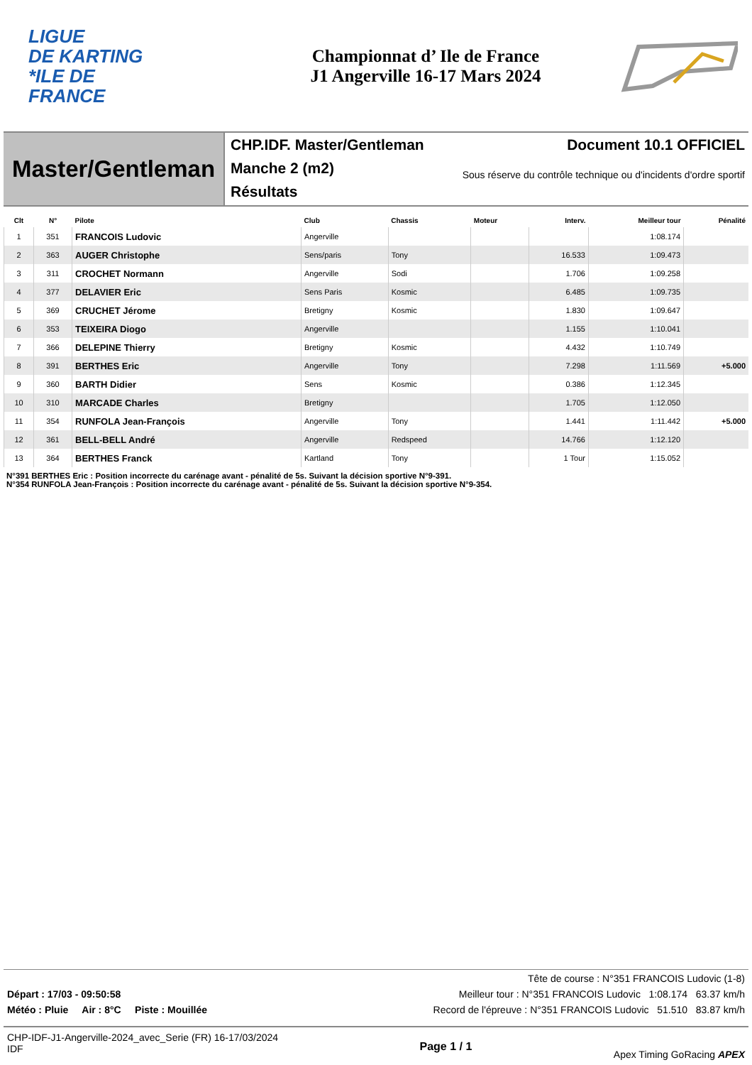LIGUE
DE KARTING
*ILE DE
FRANCE
Championnat d’ Ile de France
J1 Angerville 16-17 Mars 2024
Master/Gentleman
CHP.IDF. Master/Gentleman
Manche 2 (m2)
Résultats
Document 10.1 OFFICIEL
Sous réserve du contrôle technique ou d'incidents d'ordre sportif
| Clt | N° | Pilote | Club | Chassis | Moteur | Interv. | Meilleur tour | Pénalité |
| --- | --- | --- | --- | --- | --- | --- | --- | --- |
| 1 | 351 | FRANCOIS Ludovic | Angerville | | | | 1:08.174 | |
| 2 | 363 | AUGER Christophe | Sens/paris | Tony | | 16.533 | 1:09.473 | |
| 3 | 311 | CROCHET Normann | Angerville | Sodi | | 1.706 | 1:09.258 | |
| 4 | 377 | DELAVIER Eric | Sens Paris | Kosmic | | 6.485 | 1:09.735 | |
| 5 | 369 | CRUCHET Jérome | Bretigny | Kosmic | | 1.830 | 1:09.647 | |
| 6 | 353 | TEIXEIRA Diogo | Angerville | | | 1.155 | 1:10.041 | |
| 7 | 366 | DELEPINE Thierry | Bretigny | Kosmic | | 4.432 | 1:10.749 | |
| 8 | 391 | BERTHES Eric | Angerville | Tony | | 7.298 | 1:11.569 | +5.000 |
| 9 | 360 | BARTH Didier | Sens | Kosmic | | 0.386 | 1:12.345 | |
| 10 | 310 | MARCADE Charles | Bretigny | | | 1.705 | 1:12.050 | |
| 11 | 354 | RUNFOLA Jean-François | Angerville | Tony | | 1.441 | 1:11.442 | +5.000 |
| 12 | 361 | BELL-BELL André | Angerville | Redspeed | | 14.766 | 1:12.120 | |
| 13 | 364 | BERTHES Franck | Kartland | Tony | | 1 Tour | 1:15.052 | |
N°391 BERTHES Eric : Position incorrecte du carénage avant - pénalité de 5s. Suivant la décision sportive N°9-391.
N°354 RUNFOLA Jean-François : Position incorrecte du carénage avant - pénalité de 5s. Suivant la décision sportive N°9-354.
Tête de course : N°351 FRANCOIS Ludovic (1-8)
Départ : 17/03 - 09:50:58 Meilleur tour : N°351 FRANCOIS Ludovic 1:08.174 63.37 km/h
Météo : Pluie Air : 8°C Piste : Mouillée Record de l'épreuve : N°351 FRANCOIS Ludovic 51.510 83.87 km/h
CHP-IDF-J1-Angerville-2024_avec_Serie (FR) 16-17/03/2024
IDF
Page 1 / 1
Apex Timing GoRacing APEX